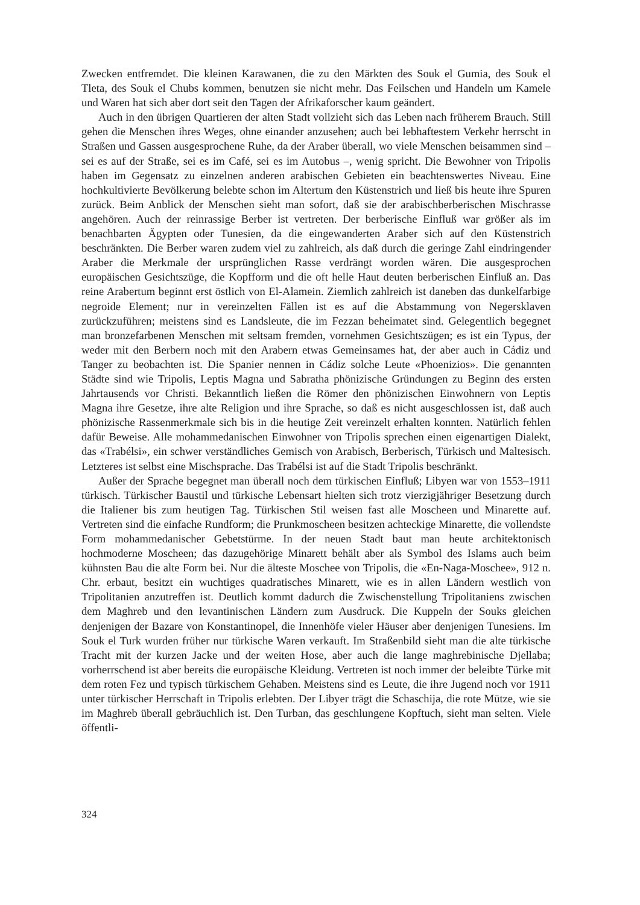Zwecken entfremdet. Die kleinen Karawanen, die zu den Märkten des Souk el Gumia, des Souk el Tleta, des Souk el Chubs kommen, benutzen sie nicht mehr. Das Feilschen und Handeln um Kamele und Waren hat sich aber dort seit den Tagen der Afrikaforscher kaum geändert.
Auch in den übrigen Quartieren der alten Stadt vollzieht sich das Leben nach früherem Brauch. Still gehen die Menschen ihres Weges, ohne einander anzusehen; auch bei lebhaftestem Verkehr herrscht in Straßen und Gassen ausgesprochene Ruhe, da der Araber überall, wo viele Menschen beisammen sind – sei es auf der Straße, sei es im Café, sei es im Autobus –, wenig spricht. Die Bewohner von Tripolis haben im Gegensatz zu einzelnen anderen arabischen Gebieten ein beachtenswertes Niveau. Eine hochkultivierte Bevölkerung belebte schon im Altertum den Küstenstrich und ließ bis heute ihre Spuren zurück. Beim Anblick der Menschen sieht man sofort, daß sie der arabischberberischen Mischrasse angehören. Auch der reinrassige Berber ist vertreten. Der berberische Einfluß war größer als im benachbarten Ägypten oder Tunesien, da die eingewanderten Araber sich auf den Küstenstrich beschränkten. Die Berber waren zudem viel zu zahlreich, als daß durch die geringe Zahl eindringender Araber die Merkmale der ursprünglichen Rasse verdrängt worden wären. Die ausgesprochen europäischen Gesichtszüge, die Kopfform und die oft helle Haut deuten berberischen Einfluß an. Das reine Arabertum beginnt erst östlich von El-Alamein. Ziemlich zahlreich ist daneben das dunkelfarbige negroide Element; nur in vereinzelten Fällen ist es auf die Abstammung von Negersklaven zurückzuführen; meistens sind es Landsleute, die im Fezzan beheimatet sind. Gelegentlich begegnet man bronzefarbenen Menschen mit seltsam fremden, vornehmen Gesichtszügen; es ist ein Typus, der weder mit den Berbern noch mit den Arabern etwas Gemeinsames hat, der aber auch in Cádiz und Tanger zu beobachten ist. Die Spanier nennen in Cádiz solche Leute «Phoenizios». Die genannten Städte sind wie Tripolis, Leptis Magna und Sabratha phönizische Gründungen zu Beginn des ersten Jahrtausends vor Christi. Bekanntlich ließen die Römer den phönizischen Einwohnern von Leptis Magna ihre Gesetze, ihre alte Religion und ihre Sprache, so daß es nicht ausgeschlossen ist, daß auch phönizische Rassenmerkmale sich bis in die heutige Zeit vereinzelt erhalten konnten. Natürlich fehlen dafür Beweise. Alle mohammedanischen Einwohner von Tripolis sprechen einen eigenartigen Dialekt, das «Trabélsi», ein schwer verständliches Gemisch von Arabisch, Berberisch, Türkisch und Maltesisch. Letzteres ist selbst eine Mischsprache. Das Trabélsi ist auf die Stadt Tripolis beschränkt.
Außer der Sprache begegnet man überall noch dem türkischen Einfluß; Libyen war von 1553–1911 türkisch. Türkischer Baustil und türkische Lebensart hielten sich trotz vierzigjähriger Besetzung durch die Italiener bis zum heutigen Tag. Türkischen Stil weisen fast alle Moscheen und Minarette auf. Vertreten sind die einfache Rundform; die Prunkmoscheen besitzen achteckige Minarette, die vollendste Form mohammedanischer Gebetstürme. In der neuen Stadt baut man heute architektonisch hochmoderne Moscheen; das dazugehörige Minarett behält aber als Symbol des Islams auch beim kühnsten Bau die alte Form bei. Nur die älteste Moschee von Tripolis, die «En-Naga-Moschee», 912 n. Chr. erbaut, besitzt ein wuchtiges quadratisches Minarett, wie es in allen Ländern westlich von Tripolitanien anzutreffen ist. Deutlich kommt dadurch die Zwischenstellung Tripolitaniens zwischen dem Maghreb und den levantinischen Ländern zum Ausdruck. Die Kuppeln der Souks gleichen denjenigen der Bazare von Konstantinopel, die Innenhöfe vieler Häuser aber denjenigen Tunesiens. Im Souk el Turk wurden früher nur türkische Waren verkauft. Im Straßenbild sieht man die alte türkische Tracht mit der kurzen Jacke und der weiten Hose, aber auch die lange maghrebinische Djellaba; vorherrschend ist aber bereits die europäische Kleidung. Vertreten ist noch immer der beleibte Türke mit dem roten Fez und typisch türkischem Gehaben. Meistens sind es Leute, die ihre Jugend noch vor 1911 unter türkischer Herrschaft in Tripolis erlebten. Der Libyer trägt die Schaschija, die rote Mütze, wie sie im Maghreb überall gebräuchlich ist. Den Turban, das geschlungene Kopftuch, sieht man selten. Viele öffentli-
324